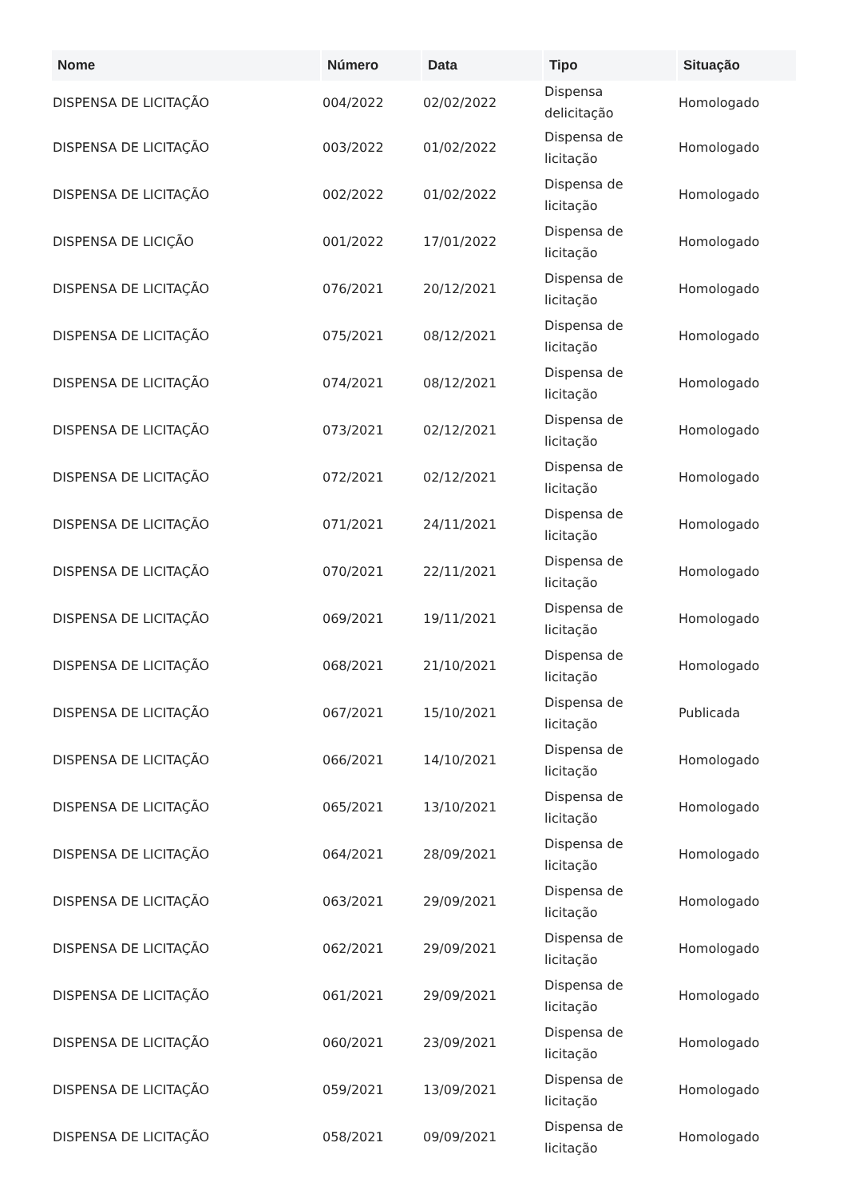| Nome | Número | Data | Tipo | Situação |
| --- | --- | --- | --- | --- |
| DISPENSA DE LICITAÇÃO | 004/2022 | 02/02/2022 | Dispensa delicitação | Homologado |
| DISPENSA DE LICITAÇÃO | 003/2022 | 01/02/2022 | Dispensa de licitação | Homologado |
| DISPENSA DE LICITAÇÃO | 002/2022 | 01/02/2022 | Dispensa de licitação | Homologado |
| DISPENSA DE LICIÇÃO | 001/2022 | 17/01/2022 | Dispensa de licitação | Homologado |
| DISPENSA DE LICITAÇÃO | 076/2021 | 20/12/2021 | Dispensa de licitação | Homologado |
| DISPENSA DE LICITAÇÃO | 075/2021 | 08/12/2021 | Dispensa de licitação | Homologado |
| DISPENSA DE LICITAÇÃO | 074/2021 | 08/12/2021 | Dispensa de licitação | Homologado |
| DISPENSA DE LICITAÇÃO | 073/2021 | 02/12/2021 | Dispensa de licitação | Homologado |
| DISPENSA DE LICITAÇÃO | 072/2021 | 02/12/2021 | Dispensa de licitação | Homologado |
| DISPENSA DE LICITAÇÃO | 071/2021 | 24/11/2021 | Dispensa de licitação | Homologado |
| DISPENSA DE LICITAÇÃO | 070/2021 | 22/11/2021 | Dispensa de licitação | Homologado |
| DISPENSA DE LICITAÇÃO | 069/2021 | 19/11/2021 | Dispensa de licitação | Homologado |
| DISPENSA DE LICITAÇÃO | 068/2021 | 21/10/2021 | Dispensa de licitação | Homologado |
| DISPENSA DE LICITAÇÃO | 067/2021 | 15/10/2021 | Dispensa de licitação | Publicada |
| DISPENSA DE LICITAÇÃO | 066/2021 | 14/10/2021 | Dispensa de licitação | Homologado |
| DISPENSA DE LICITAÇÃO | 065/2021 | 13/10/2021 | Dispensa de licitação | Homologado |
| DISPENSA DE LICITAÇÃO | 064/2021 | 28/09/2021 | Dispensa de licitação | Homologado |
| DISPENSA DE LICITAÇÃO | 063/2021 | 29/09/2021 | Dispensa de licitação | Homologado |
| DISPENSA DE LICITAÇÃO | 062/2021 | 29/09/2021 | Dispensa de licitação | Homologado |
| DISPENSA DE LICITAÇÃO | 061/2021 | 29/09/2021 | Dispensa de licitação | Homologado |
| DISPENSA DE LICITAÇÃO | 060/2021 | 23/09/2021 | Dispensa de licitação | Homologado |
| DISPENSA DE LICITAÇÃO | 059/2021 | 13/09/2021 | Dispensa de licitação | Homologado |
| DISPENSA DE LICITAÇÃO | 058/2021 | 09/09/2021 | Dispensa de licitação | Homologado |